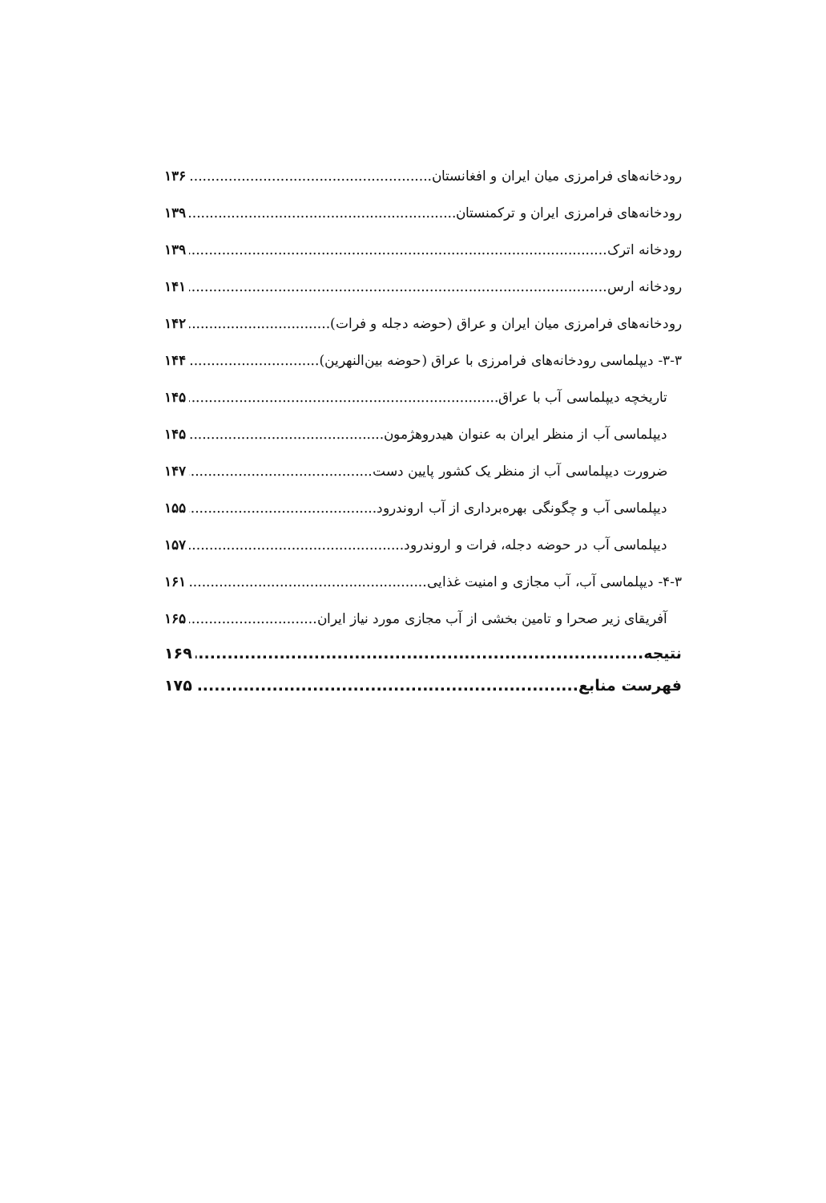رودخانه‌های فرامرزی میان ایران و افغانستان ۱۳۶
رودخانه‌های فرامرزی ایران و ترکمنستان ۱۳۹
رودخانه اترک ۱۳۹
رودخانه ارس ۱۴۱
رودخانه‌های فرامرزی میان ایران و عراق (حوضه دجله و فرات) ۱۴۲
۳-۳- دیپلماسی رودخانه‌های فرامرزی با عراق (حوضه بین‌النهرین) ۱۴۴
تاریخچه دیپلماسی آب با عراق ۱۴۵
دیپلماسی آب از منظر ایران به عنوان هیدروهژمون ۱۴۵
ضرورت دیپلماسی آب از منظر یک کشور پایین دست ۱۴۷
دیپلماسی آب و چگونگی بهره‌برداری از آب اروندرود ۱۵۵
دیپلماسی آب در حوضه دجله، فرات و اروندرود ۱۵۷
۴-۳- دیپلماسی آب، آب مجازی و امنیت غذایی ۱۶۱
آفریقای زیر صحرا و تامین بخشی از آب مجازی مورد نیاز ایران ۱۶۵
نتیجه ۱۶۹
فهرست منابع ۱۷۵